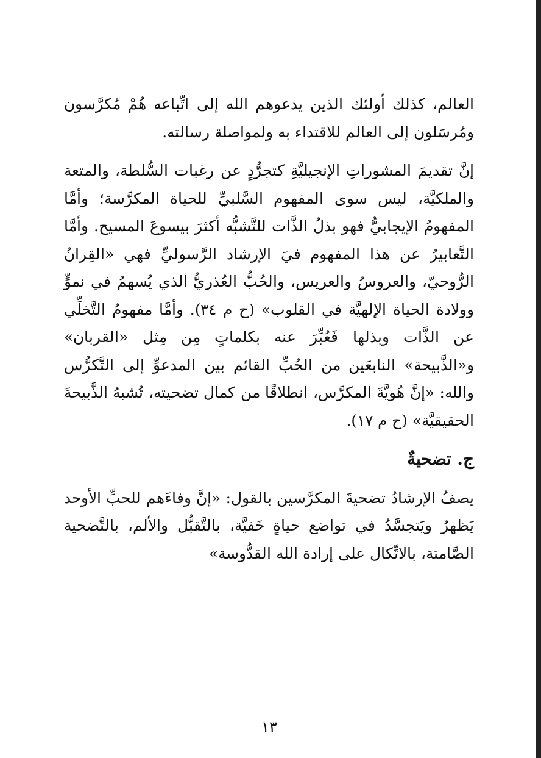العالم، كذلك أولئك الذين يدعوهم الله إلى اتِّباعه هُمْ مُكرَّسون ومُرسَلون إلى العالم للاقتداء به ولمواصلة رسالته.
إنَّ تقديمَ المشوراتِ الإنجيليَّةِ كتجرُّدٍ عن رغبات السُّلطة، والمتعة والملكيَّة، ليس سوى المفهوم السَّلبيِّ للحياة المكرَّسة؛ وأمَّا المفهومُ الإيجابيُّ فهو بذلُ الذَّات للتَّشبُّه أكثرَ بيسوعَ المسيح. وأمَّا التَّعابيرُ عن هذا المفهوم فيَ الإرشاد الرَّسوليِّ فهي «القِرانُ الرُّوحيّ، والعروسُ والعريس، والحُبُّ العُذريُّ الذي يُسهمُ في نموٍّ وولادة الحياة الإلهيَّة في القلوب» (ح م ٣٤). وأمَّا مفهومُ التَّخلِّي عن الذَّات وبذلها فَعُبِّرَ عنه بكلماتٍ مِن مِثل «القربان» و«الذَّبيحة» النابعَين من الحُبِّ القائم بين المدعوِّ إلى التَّكرُّس والله: «إنَّ هُويَّةَ المكرَّس، انطلاقًا من كمال تضحيته، تُشبهُ الذَّبيحةَ الحقيقيَّة» (ح م ١٧).
ج. تضحيةٌ
يصفُ الإرشادُ تضحيةَ المكرَّسين بالقول: «إنَّ وفاءَهم للحبِّ الأوحد يَظهرُ ويَتجسَّدُ في تواضع حياةٍ خَفيَّة، بالتَّقبُّل والألم، بالتَّضحية الصَّامتة، بالاتِّكال على إرادة الله القدُّوسة»
١٣